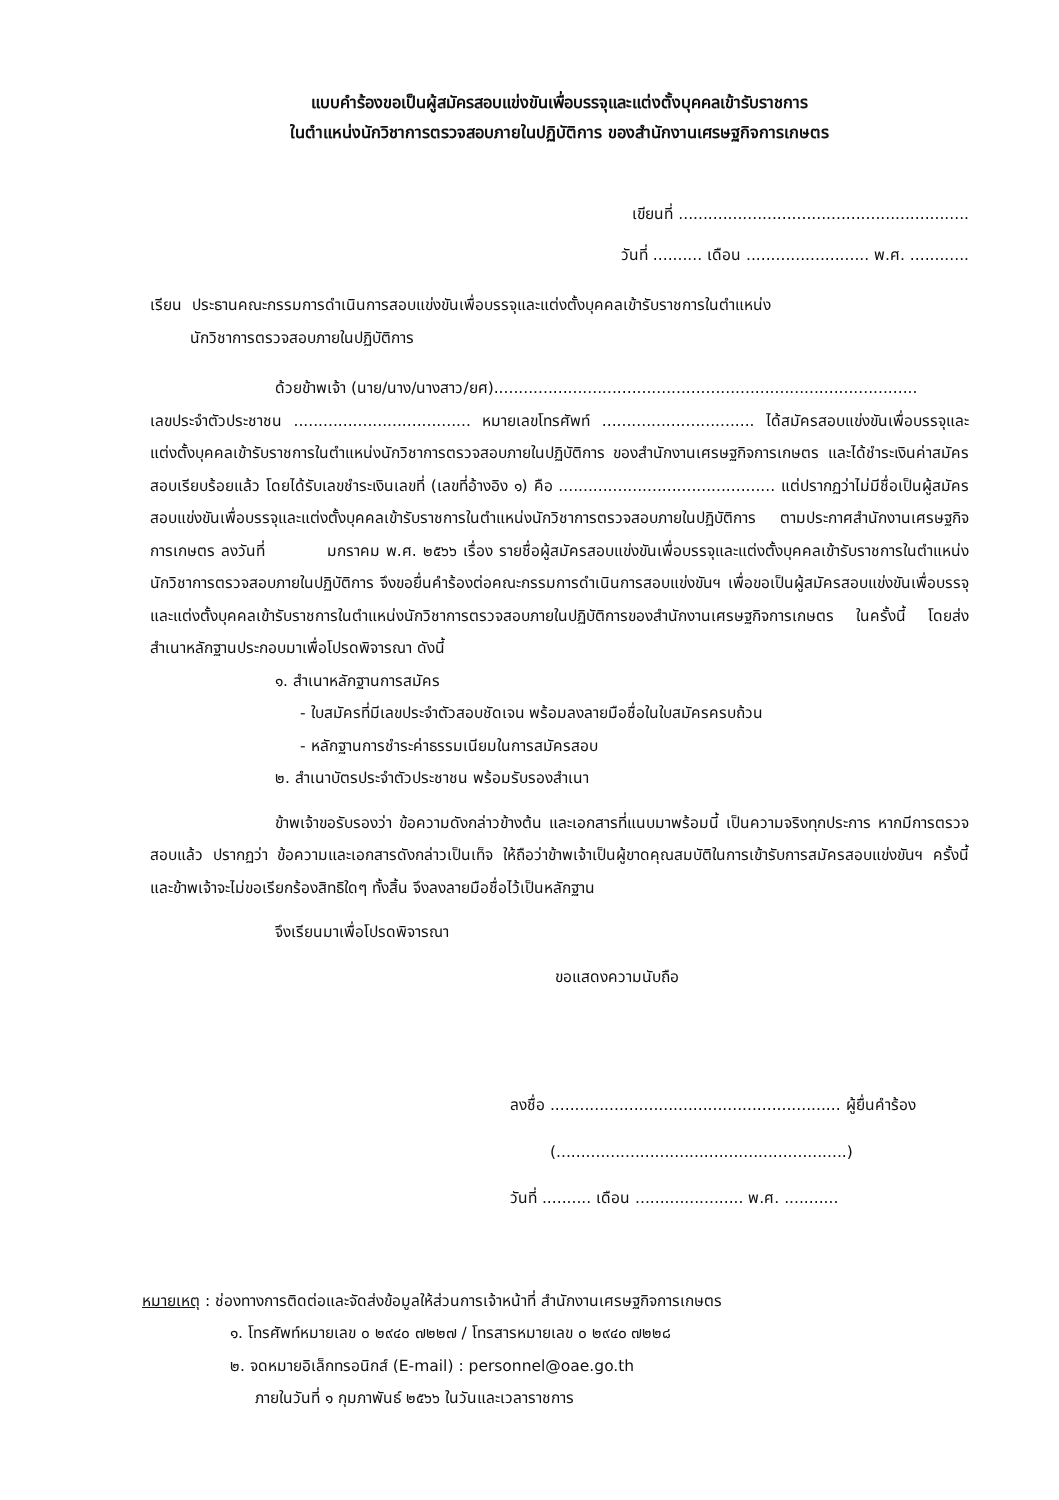แบบคำร้องขอเป็นผู้สมัครสอบแข่งขันเพื่อบรรจุและแต่งตั้งบุคคลเข้ารับราชการ
ในตำแหน่งนักวิชาการตรวจสอบภายในปฏิบัติการ ของสำนักงานเศรษฐกิจการเกษตร
เขียนที่ ...........................................................
วันที่ .......... เดือน ......................... พ.ศ. ............
เรียน ประธานคณะกรรมการดำเนินการสอบแข่งขันเพื่อบรรจุและแต่งตั้งบุคคลเข้ารับราชการในตำแหน่ง
นักวิชาการตรวจสอบภายในปฏิบัติการ
ด้วยข้าพเจ้า (นาย/นาง/นางสาว/ยศ)......................................................................................
เลขประจำตัวประชาชน .................................... หมายเลขโทรศัพท์ ............................... ได้สมัครสอบแข่งขันเพื่อบรรจุและแต่งตั้งบุคคลเข้ารับราชการในตำแหน่งนักวิชาการตรวจสอบภายในปฏิบัติการ ของสำนักงานเศรษฐกิจการเกษตร และได้ชำระเงินค่าสมัครสอบเรียบร้อยแล้ว โดยได้รับเลขชำระเงินเลขที่ (เลขที่อ้างอิง ๑) คือ ............................................ แต่ปรากฏว่าไม่มีชื่อเป็นผู้สมัครสอบแข่งขันเพื่อบรรจุและแต่งตั้งบุคคลเข้ารับราชการในตำแหน่งนักวิชาการตรวจสอบภายในปฏิบัติการ ตามประกาศสำนักงานเศรษฐกิจการเกษตร ลงวันที่ มกราคม พ.ศ. ๒๕๖๖ เรื่อง รายชื่อผู้สมัครสอบแข่งขันเพื่อบรรจุและแต่งตั้งบุคคลเข้ารับราชการในตำแหน่งนักวิชาการตรวจสอบภายในปฏิบัติการ จึงขอยื่นคำร้องต่อคณะกรรมการดำเนินการสอบแข่งขันฯ เพื่อขอเป็นผู้สมัครสอบแข่งขันเพื่อบรรจุและแต่งตั้งบุคคลเข้ารับราชการในตำแหน่งนักวิชาการตรวจสอบภายในปฏิบัติการของสำนักงานเศรษฐกิจการเกษตร ในครั้งนี้ โดยส่งสำเนาหลักฐานประกอบมาเพื่อโปรดพิจารณา ดังนี้
๑. สำเนาหลักฐานการสมัคร
- ใบสมัครที่มีเลขประจำตัวสอบชัดเจน พร้อมลงลายมือชื่อในใบสมัครครบถ้วน
- หลักฐานการชำระค่าธรรมเนียมในการสมัครสอบ
๒. สำเนาบัตรประจำตัวประชาชน พร้อมรับรองสำเนา
ข้าพเจ้าขอรับรองว่า ข้อความดังกล่าวข้างต้น และเอกสารที่แนบมาพร้อมนี้ เป็นความจริงทุกประการ หากมีการตรวจสอบแล้ว ปรากฏว่า ข้อความและเอกสารดังกล่าวเป็นเท็จ ให้ถือว่าข้าพเจ้าเป็นผู้ขาดคุณสมบัติในการเข้ารับการสมัครสอบแข่งขันฯ ครั้งนี้ และข้าพเจ้าจะไม่ขอเรียกร้องสิทธิใดๆ ทั้งสิ้น จึงลงลายมือชื่อไว้เป็นหลักฐาน
จึงเรียนมาเพื่อโปรดพิจารณา
ขอแสดงความนับถือ
ลงชื่อ ........................................................... ผู้ยื่นคำร้อง
(...........................................................)
วันที่ .......... เดือน ...................... พ.ศ. ...........
หมายเหตุ : ช่องทางการติดต่อและจัดส่งข้อมูลให้ส่วนการเจ้าหน้าที่ สำนักงานเศรษฐกิจการเกษตร
๑. โทรศัพท์หมายเลข ๐ ๒๙๔๐ ๗๒๒๗ / โทรสารหมายเลข ๐ ๒๙๔๐ ๗๒๒๘
๒. จดหมายอิเล็กทรอนิกส์ (E-mail) : personnel@oae.go.th
ภายในวันที่ ๑ กุมภาพันธ์ ๒๕๖๖ ในวันและเวลาราชการ